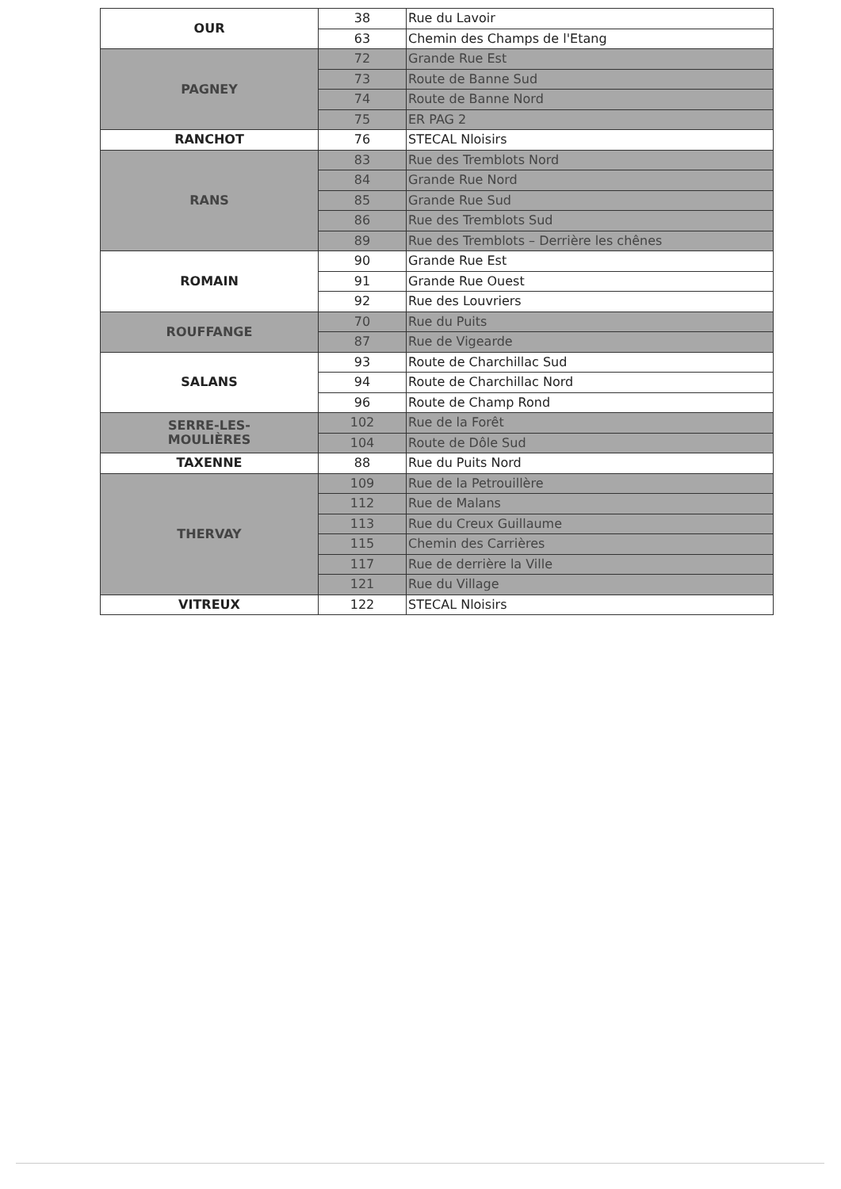| OUR | 38 | Rue du Lavoir |
| | 63 | Chemin des Champs de l'Etang |
| PAGNEY | 72 | Grande Rue Est |
| | 73 | Route de Banne Sud |
| | 74 | Route de Banne Nord |
| | 75 | ER PAG 2 |
| RANCHOT | 76 | STECAL Nloisirs |
| RANS | 83 | Rue des Tremblots Nord |
| | 84 | Grande Rue Nord |
| | 85 | Grande Rue Sud |
| | 86 | Rue des Tremblots Sud |
| | 89 | Rue des Tremblots – Derrière les chênes |
| ROMAIN | 90 | Grande Rue Est |
| | 91 | Grande Rue Ouest |
| | 92 | Rue des Louvriers |
| ROUFFANGE | 70 | Rue du Puits |
| | 87 | Rue de Vigearde |
| SALANS | 93 | Route de Charchillac Sud |
| | 94 | Route de Charchillac Nord |
| | 96 | Route de Champ Rond |
| SERRE-LES- MOULIÈRES | 102 | Rue de la Forêt |
| | 104 | Route de Dôle Sud |
| TAXENNE | 88 | Rue du Puits Nord |
| THERVAY | 109 | Rue de la Petrouillère |
| | 112 | Rue de Malans |
| | 113 | Rue du Creux Guillaume |
| | 115 | Chemin des Carrières |
| | 117 | Rue de derrière la Ville |
| | 121 | Rue du Village |
| VITREUX | 122 | STECAL Nloisirs |